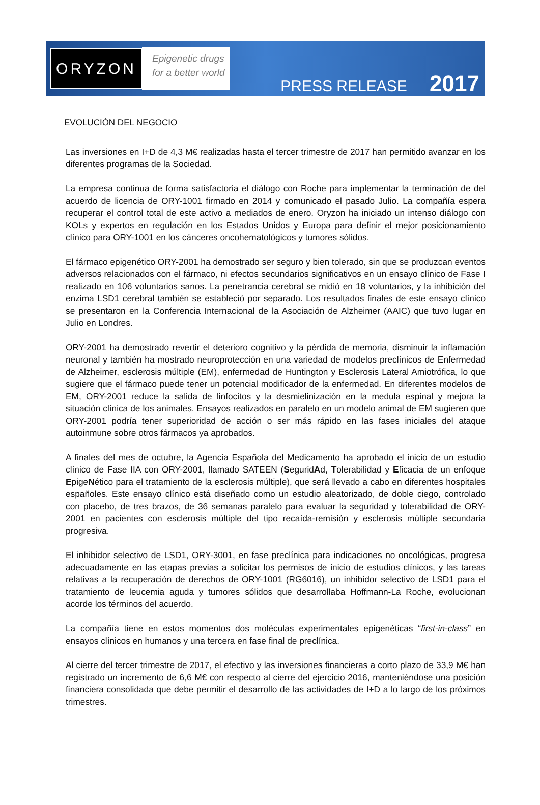ORYZON
Epigenetic drugs
for a better world
PRESS RELEASE 2017
EVOLUCIÓN DEL NEGOCIO
Las inversiones en I+D de 4,3 M€ realizadas hasta el tercer trimestre de 2017 han permitido avanzar en los diferentes programas de la Sociedad.
La empresa continua de forma satisfactoria el diálogo con Roche para implementar la terminación de del acuerdo de licencia de ORY-1001 firmado en 2014 y comunicado el pasado Julio. La compañía espera recuperar el control total de este activo a mediados de enero. Oryzon ha iniciado un intenso diálogo con KOLs y expertos en regulación en los Estados Unidos y Europa para definir el mejor posicionamiento clínico para ORY-1001 en los cánceres oncohematológicos y tumores sólidos.
El fármaco epigenético ORY-2001 ha demostrado ser seguro y bien tolerado, sin que se produzcan eventos adversos relacionados con el fármaco, ni efectos secundarios significativos en un ensayo clínico de Fase I realizado en 106 voluntarios sanos. La penetrancia cerebral se midió en 18 voluntarios, y la inhibición del enzima LSD1 cerebral también se estableció por separado. Los resultados finales de este ensayo clínico se presentaron en la Conferencia Internacional de la Asociación de Alzheimer (AAIC) que tuvo lugar en Julio en Londres.
ORY-2001 ha demostrado revertir el deterioro cognitivo y la pérdida de memoria, disminuir la inflamación neuronal y también ha mostrado neuroprotección en una variedad de modelos preclínicos de Enfermedad de Alzheimer, esclerosis múltiple (EM), enfermedad de Huntington y Esclerosis Lateral Amiotrófica, lo que sugiere que el fármaco puede tener un potencial modificador de la enfermedad. En diferentes modelos de EM, ORY-2001 reduce la salida de linfocitos y la desmielinización en la medula espinal y mejora la situación clínica de los animales. Ensayos realizados en paralelo en un modelo animal de EM sugieren que ORY-2001 podría tener superioridad de acción o ser más rápido en las fases iniciales del ataque autoinmune sobre otros fármacos ya aprobados.
A finales del mes de octubre, la Agencia Española del Medicamento ha aprobado el inicio de un estudio clínico de Fase IIA con ORY-2001, llamado SATEEN (SeguridAd, Tolerabilidad y Eficacia de un enfoque EpigeNético para el tratamiento de la esclerosis múltiple), que será llevado a cabo en diferentes hospitales españoles. Este ensayo clínico está diseñado como un estudio aleatorizado, de doble ciego, controlado con placebo, de tres brazos, de 36 semanas paralelo para evaluar la seguridad y tolerabilidad de ORY-2001 en pacientes con esclerosis múltiple del tipo recaída-remisión y esclerosis múltiple secundaria progresiva.
El inhibidor selectivo de LSD1, ORY-3001, en fase preclínica para indicaciones no oncológicas, progresa adecuadamente en las etapas previas a solicitar los permisos de inicio de estudios clínicos, y las tareas relativas a la recuperación de derechos de ORY-1001 (RG6016), un inhibidor selectivo de LSD1 para el tratamiento de leucemia aguda y tumores sólidos que desarrollaba Hoffmann-La Roche, evolucionan acorde los términos del acuerdo.
La compañía tiene en estos momentos dos moléculas experimentales epigenéticas “first-in-class” en ensayos clínicos en humanos y una tercera en fase final de preclínica.
Al cierre del tercer trimestre de 2017, el efectivo y las inversiones financieras a corto plazo de 33,9 M€ han registrado un incremento de 6,6 M€ con respecto al cierre del ejercicio 2016, manteniéndose una posición financiera consolidada que debe permitir el desarrollo de las actividades de I+D a lo largo de los próximos trimestres.